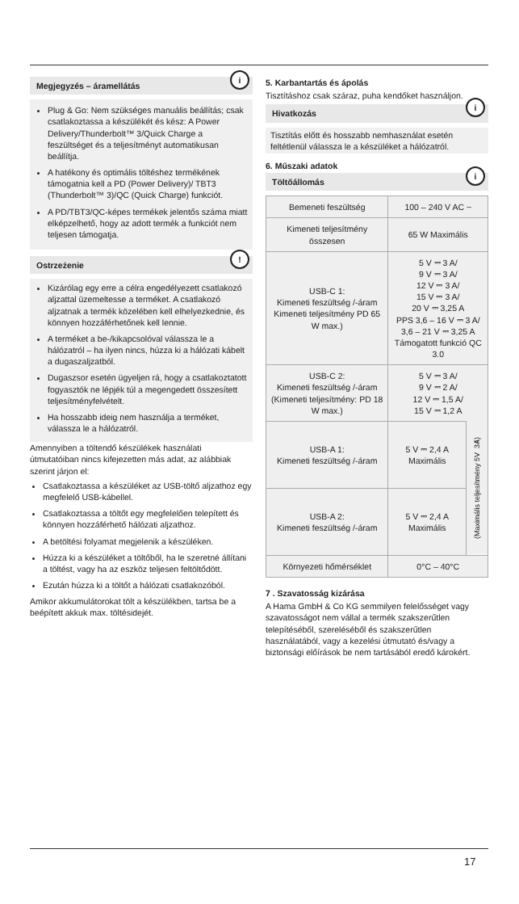Megjegyzés – áramellátás
i
Plug & Go: Nem szükséges manuális beállítás; csak csatlakoztassa a készülékét és kész: A Power Delivery/Thunderbolt™ 3/Quick Charge a feszültséget és a teljesítményt automatikusan beállítja.
A hatékony és optimális töltéshez termékének támogatnia kell a PD (Power Delivery)/ TBT3 (Thunderbolt™ 3)/QC (Quick Charge) funkciót.
A PD/TBT3/QC-képes termékek jelentős száma miatt elképzelhető, hogy az adott termék a funkciót nem teljesen támogatja.
Ostrzeżenie!
Kizárólag egy erre a célra engedélyezett csatlakozó aljzattal üzemeltesse a terméket. A csatlakozó aljzatnak a termék közelében kell elhelyezkednie, és könnyen hozzáférhetőnek kell lennie.
A terméket a be-/kikapcsolóval válassza le a hálózatról – ha ilyen nincs, húzza ki a hálózati kábelt a dugaszaljzatból.
Dugaszsor esetén ügyeljen rá, hogy a csatlakoztatott fogyasztók ne lépjék túl a megengedett összesített teljesítményfelvételt.
Ha hosszabb ideig nem használja a terméket, válassza le a hálózatról.
Amennyiben a töltendő készülékek használati útmutatóiban nincs kifejezetten más adat, az alábbiak szerint járjon el:
Csatlakoztassa a készüléket az USB-töltő aljzathoz egy megfelelő USB-kábellel.
Csatlakoztassa a töltőt egy megfelelően telepített és könnyen hozzáférhető hálózati aljzathoz.
A betöltési folyamat megjelenik a készüléken.
Húzza ki a készüléket a töltőből, ha le szeretné állítani a töltést, vagy ha az eszköz teljesen feltöltődött.
Ezután húzza ki a töltőt a hálózati csatlakozóból.
Amikor akkumulátorokat tölt a készülékben, tartsa be a beépített akkuk max. töltésidejét.
5. Karbantartás és ápolás
Tisztításhoz csak száraz, puha kendőket használjon.
Hivatkozás
i
Tisztítás előtt és hosszabb nemhasználat esetén feltétlenül válassza le a készüléket a hálózatról.
6. Műszaki adatok
Töltőállomás
i
| Bemeneti feszültség | 100 – 240 V AC ~ | |
| Kimeneti teljesítmény összesen | 65 W Maximális | |
| USB-C 1: Kimeneti feszültség /-áram Kimeneti teljesítmény PD 65 W max.) | 5 V ⎓ 3 A/ 9 V ⎓ 3 A/ 12 V ⎓ 3 A/ 15 V ⎓ 3 A/ 20 V ⎓ 3,25 A PPS 3,6 – 16 V ⎓ 3 A/ 3,6 – 21 V ⎓ 3,25 A Támogatott funkció QC 3.0 | |
| USB-C 2: Kimeneti feszültség /-áram (Kimeneti teljesítmény: PD 18 W max.) | 5 V ⎓ 3 A/ 9 V ⎓ 2 A/ 12 V ⎓ 1,5 A/ 15 V ⎓ 1,2 A | |
| USB-A 1: Kimeneti feszültség /-áram | 5 V ⎓ 2,4 A Maximális | (Maximális teljesítmény 5V ⎓ 3A) |
| USB-A 2: Kimeneti feszültség /-áram | 5 V ⎓ 2,4 A Maximális | |
| Környezeti hőmérséklet | 0°C – 40°C | |
7 . Szavatosság kizárása
A Hama GmbH & Co KG semmilyen felelősséget vagy szavatosságot nem vállal a termék szakszerűtlen telepítéséből, szereléséből és szakszerűtlen használatából, vagy a kezelési útmutató és/vagy a biztonsági előírások be nem tartásából eredő károkért.
17